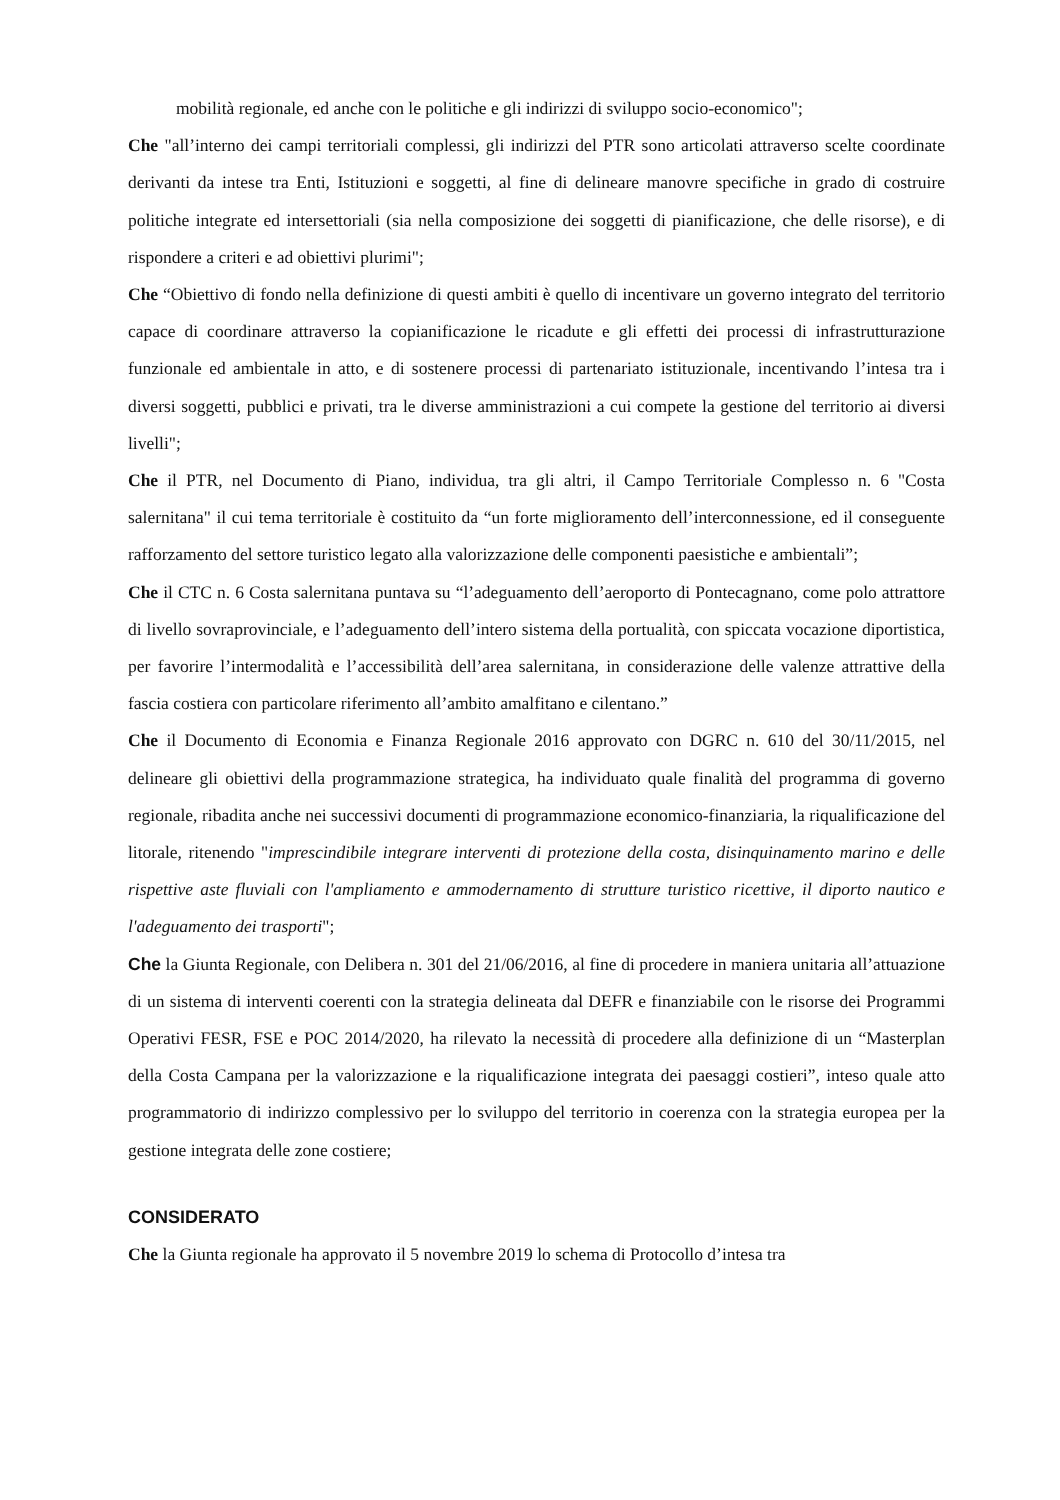mobilità regionale, ed anche con le politiche e gli indirizzi di sviluppo socio-economico";
Che "all’interno dei campi territoriali complessi, gli indirizzi del PTR sono articolati attraverso scelte coordinate derivanti da intese tra Enti, Istituzioni e soggetti, al fine di delineare manovre specifiche in grado di costruire politiche integrate ed intersettoriali (sia nella composizione dei soggetti di pianificazione, che delle risorse), e di rispondere a criteri e ad obiettivi plurimi";
Che “Obiettivo di fondo nella definizione di questi ambiti è quello di incentivare un governo integrato del territorio capace di coordinare attraverso la copianificazione le ricadute e gli effetti dei processi di infrastrutturazione funzionale ed ambientale in atto, e di sostenere processi di partenariato istituzionale, incentivando l’intesa tra i diversi soggetti, pubblici e privati, tra le diverse amministrazioni a cui compete la gestione del territorio ai diversi livelli";
Che il PTR, nel Documento di Piano, individua, tra gli altri, il Campo Territoriale Complesso n. 6 "Costa salernitana" il cui tema territoriale è costituito da “un forte miglioramento dell’interconnessione, ed il conseguente rafforzamento del settore turistico legato alla valorizzazione delle componenti paesistiche e ambientali”;
Che il CTC n. 6 Costa salernitana puntava su “l’adeguamento dell’aeroporto di Pontecagnano, come polo attrattore di livello sovraprovinciale, e l’adeguamento dell’intero sistema della portualità, con spiccata vocazione diportistica, per favorire l’intermodalità e l’accessibilità dell’area salernitana, in considerazione delle valenze attrattive della fascia costiera con particolare riferimento all’ambito amalfitano e cilentano.”
Che il Documento di Economia e Finanza Regionale 2016 approvato con DGRC n. 610 del 30/11/2015, nel delineare gli obiettivi della programmazione strategica, ha individuato quale finalità del programma di governo regionale, ribadita anche nei successivi documenti di programmazione economico-finanziaria, la riqualificazione del litorale, ritenendo "imprescindibile integrare interventi di protezione della costa, disinquinamento marino e delle rispettive aste fluviali con l'ampliamento e ammodernamento di strutture turistico ricettive, il diporto nautico e l'adeguamento dei trasporti";
Che la Giunta Regionale, con Delibera n. 301 del 21/06/2016, al fine di procedere in maniera unitaria all’attuazione di un sistema di interventi coerenti con la strategia delineata dal DEFR e finanziabile con le risorse dei Programmi Operativi FESR, FSE e POC 2014/2020, ha rilevato la necessità di procedere alla definizione di un “Masterplan della Costa Campana per la valorizzazione e la riqualificazione integrata dei paesaggi costieri”, inteso quale atto programmatorio di indirizzo complessivo per lo sviluppo del territorio in coerenza con la strategia europea per la gestione integrata delle zone costiere;
CONSIDERATO
Che la Giunta regionale ha approvato il 5 novembre 2019 lo schema di Protocollo d’intesa tra